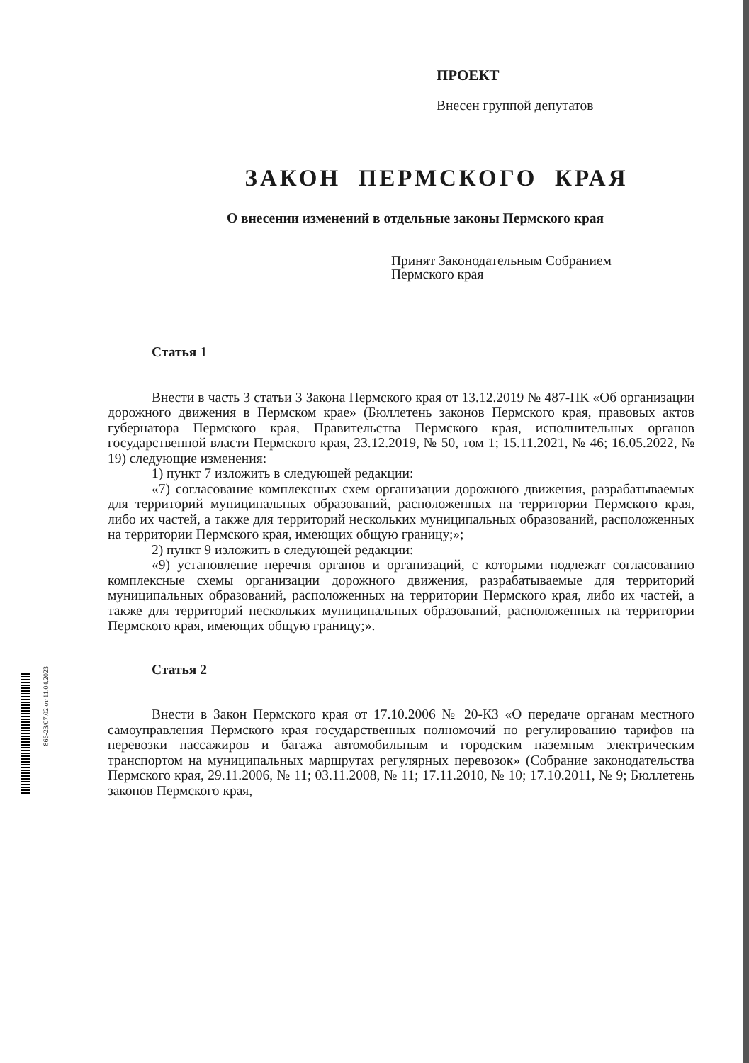866-23/07.02 от 11.04.2023
ПРОЕКТ
Внесен группой депутатов
ЗАКОН ПЕРМСКОГО КРАЯ
О внесении изменений в отдельные законы Пермского края
Принят Законодательным Собранием
Пермского края
Статья 1
Внести в часть 3 статьи 3 Закона Пермского края от 13.12.2019 № 487-ПК «Об организации дорожного движения в Пермском крае» (Бюллетень законов Пермского края, правовых актов губернатора Пермского края, Правительства Пермского края, исполнительных органов государственной власти Пермского края, 23.12.2019, № 50, том 1; 15.11.2021, № 46; 16.05.2022, № 19) следующие изменения:
1) пункт 7 изложить в следующей редакции:
«7) согласование комплексных схем организации дорожного движения, разрабатываемых для территорий муниципальных образований, расположенных на территории Пермского края, либо их частей, а также для территорий нескольких муниципальных образований, расположенных на территории Пермского края, имеющих общую границу;»;
2) пункт 9 изложить в следующей редакции:
«9) установление перечня органов и организаций, с которыми подлежат согласованию комплексные схемы организации дорожного движения, разрабатываемые для территорий муниципальных образований, расположенных на территории Пермского края, либо их частей, а также для территорий нескольких муниципальных образований, расположенных на территории Пермского края, имеющих общую границу;».
Статья 2
Внести в Закон Пермского края от 17.10.2006 № 20-КЗ «О передаче органам местного самоуправления Пермского края государственных полномочий по регулированию тарифов на перевозки пассажиров и багажа автомобильным и городским наземным электрическим транспортом на муниципальных маршрутах регулярных перевозок» (Собрание законодательства Пермского края, 29.11.2006, № 11; 03.11.2008, № 11; 17.11.2010, № 10; 17.10.2011, № 9; Бюллетень законов Пермского края,